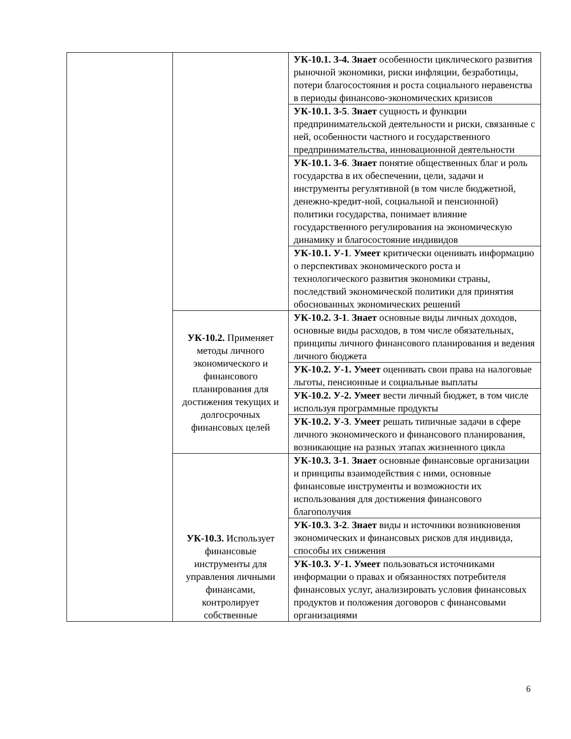| | | УК-10.1. З-4. Знает особенности циклического развития рыночной экономики, риски инфляции, безработицы, потери благосостояния и роста социального неравенства в периоды финансово-экономических кризисов |
| | | УК-10.1. З-5 . Знает сущность и функции предпринимательской деятельности и риски, связанные с ней, особенности частного и государственного предпринимательства, инновационной деятельности |
| | | УК-10.1. З-6 . Знает понятие общественных благ и роль государства в их обеспечении, цели, задачи и инструменты регулятивной (в том числе бюджетной, денежно-кредит-ной, социальной и пенсионной) политики государства, понимает влияние государственного регулирования на экономическую динамику и благосостояние индивидов |
| | | УК-10.1. У-1 . Умеет критически оценивать информацию о перспективах экономического роста и технологического развития экономики страны, последствий экономической политики для принятия обоснованных экономических решений |
| | УК-10.2. Применяет методы личного экономического и финансового планирования для достижения текущих и долгосрочных финансовых целей | УК-10.2. З-1 . Знает основные виды личных доходов, основные виды расходов, в том числе обязательных, принципы личного финансового планирования и ведения личного бюджета |
| | | УК-10.2. У-1. Умеет оценивать свои права на налоговые льготы, пенсионные и социальные выплаты |
| | | УК-10.2. У-2. Умеет вести личный бюджет, в том числе используя программные продукты |
| | | УК-10.2. У-3 . Умеет решать типичные задачи в сфере личного экономического и финансового планирования, возникающие на разных этапах жизненного цикла |
| | УК-10.3. Использует финансовые инструменты для управления личными финансами, контролирует собственные | УК-10.3. З-1 . Знает основные финансовые организации и принципы взаимодействия с ними, основные финансовые инструменты и возможности их использования для достижения финансового благополучия |
| | | УК-10.3. З-2 . Знает виды и источники возникновения экономических и финансовых рисков для индивида, способы их снижения |
| | | УК-10.3. У-1. Умеет пользоваться источниками информации о правах и обязанностях потребителя финансовых услуг, анализировать условия финансовых продуктов и положения договоров с финансовыми организациями |
6